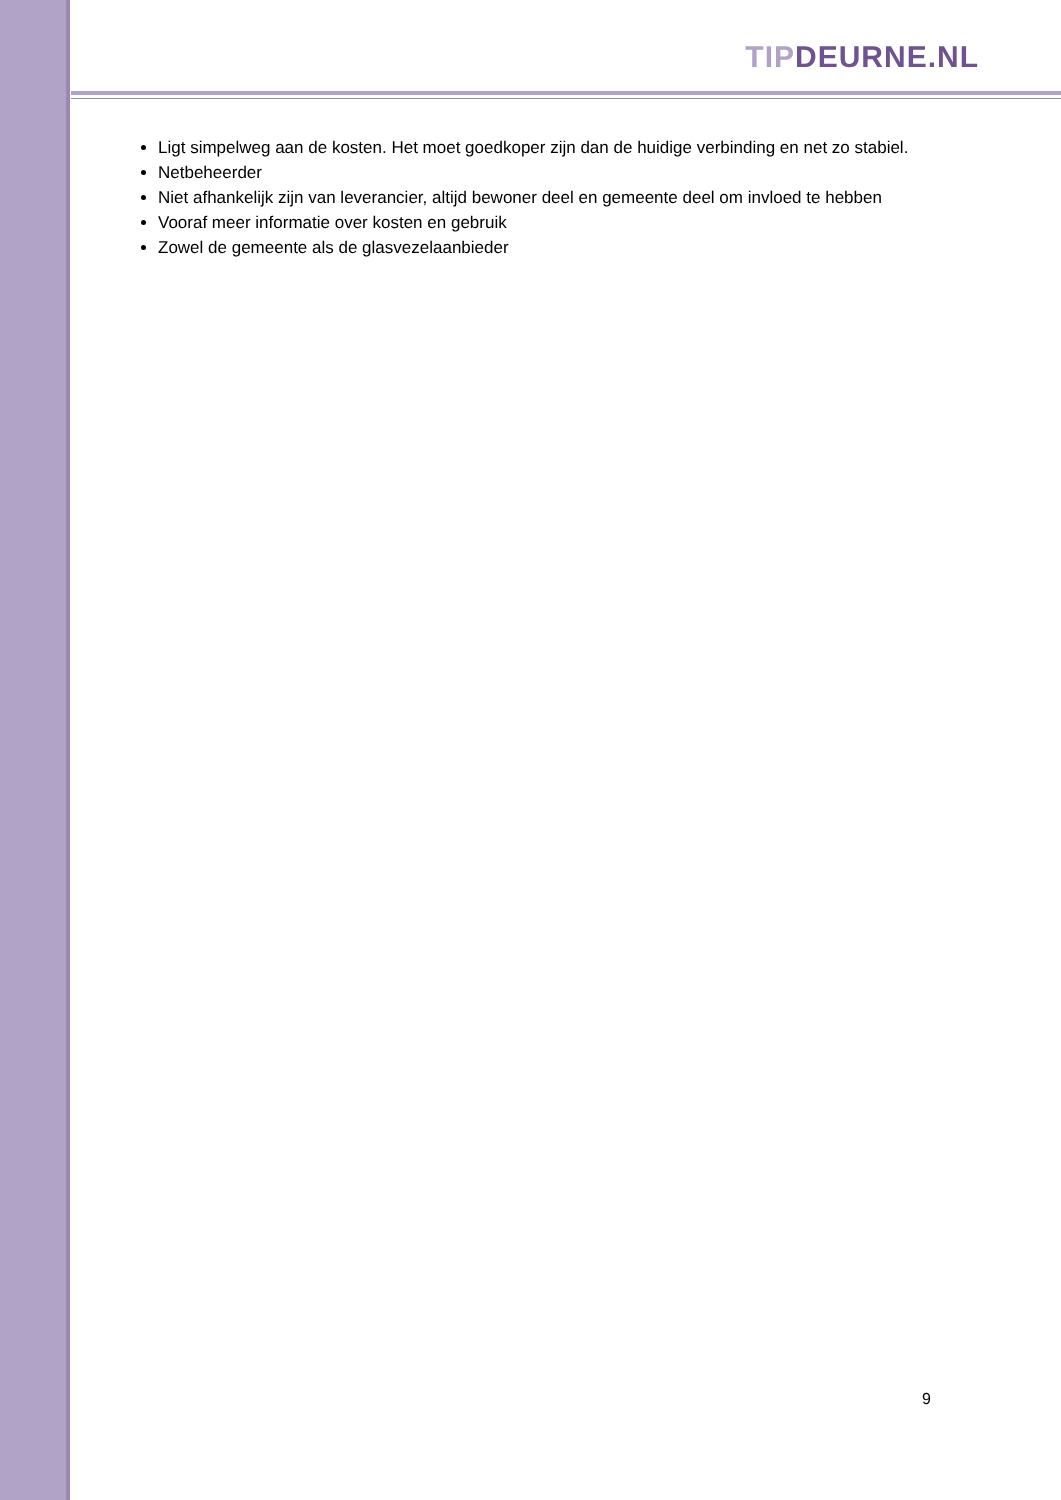TIP DEURNE.NL
Ligt simpelweg aan de kosten. Het moet goedkoper zijn dan de huidige verbinding en net zo stabiel.
Netbeheerder
Niet afhankelijk zijn van leverancier, altijd bewoner deel en gemeente deel om invloed te hebben
Vooraf meer informatie over kosten en gebruik
Zowel de gemeente als de glasvezelaanbieder
9